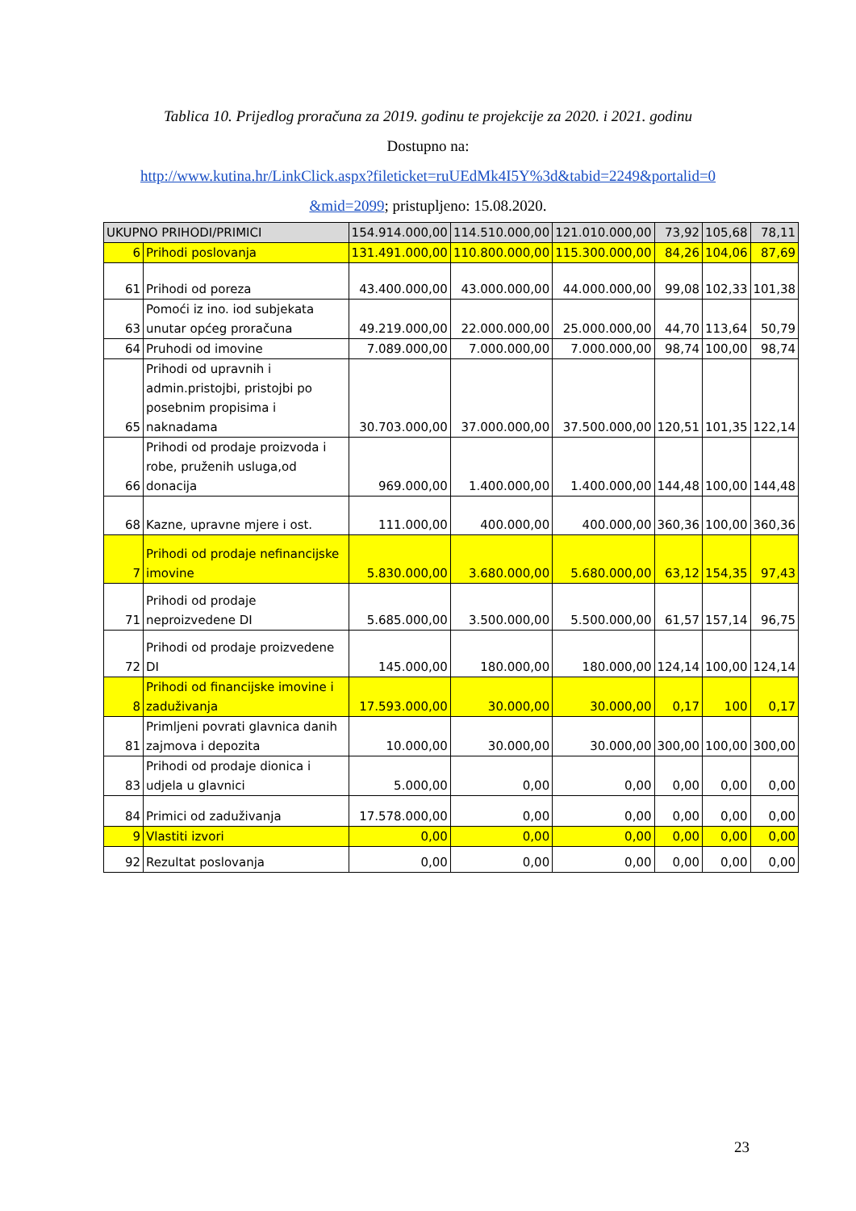Tablica 10. Prijedlog proračuna za 2019. godinu te projekcije za 2020. i 2021. godinu
Dostupno na:
http://www.kutina.hr/LinkClick.aspx?fileticket=ruUEdMk4I5Y%3d&tabid=2249&portalid=0
&mid=2099; pristupljeno: 15.08.2020.
| UKUPNO PRIHODI/PRIMICI | | 154.914.000,00 | 114.510.000,00 | 121.010.000,00 | 73,92 | 105,68 | 78,11 |
| 6 | Prihodi poslovanja | 131.491.000,00 | 110.800.000,00 | 115.300.000,00 | 84,26 | 104,06 | 87,69 |
| 61 | Prihodi od poreza | 43.400.000,00 | 43.000.000,00 | 44.000.000,00 | 99,08 | 102,33 | 101,38 |
| 63 | Pomoći iz ino. iod subjekata unutar općeg proračuna | 49.219.000,00 | 22.000.000,00 | 25.000.000,00 | 44,70 | 113,64 | 50,79 |
| 64 | Pruhodi od imovine | 7.089.000,00 | 7.000.000,00 | 7.000.000,00 | 98,74 | 100,00 | 98,74 |
| 65 | Prihodi od upravnih i admin.pristojbi, pristojbi po posebnim propisima i naknadama | 30.703.000,00 | 37.000.000,00 | 37.500.000,00 | 120,51 | 101,35 | 122,14 |
| 66 | Prihodi od prodaje proizvoda i robe, pruženih usluga,od donacija | 969.000,00 | 1.400.000,00 | 1.400.000,00 | 144,48 | 100,00 | 144,48 |
| 68 | Kazne, upravne mjere i ost. | 111.000,00 | 400.000,00 | 400.000,00 | 360,36 | 100,00 | 360,36 |
| 7 | Prihodi od prodaje nefinancijske imovine | 5.830.000,00 | 3.680.000,00 | 5.680.000,00 | 63,12 | 154,35 | 97,43 |
| 71 | Prihodi od prodaje neproizvedene DI | 5.685.000,00 | 3.500.000,00 | 5.500.000,00 | 61,57 | 157,14 | 96,75 |
| 72 | Prihodi od prodaje proizvedene DI | 145.000,00 | 180.000,00 | 180.000,00 | 124,14 | 100,00 | 124,14 |
| 8 | Prihodi od financijske imovine i zaduživanja | 17.593.000,00 | 30.000,00 | 30.000,00 | 0,17 | 100 | 0,17 |
| 81 | Primljeni povrati glavnica danih zajmova i depozita | 10.000,00 | 30.000,00 | 30.000,00 | 300,00 | 100,00 | 300,00 |
| 83 | Prihodi od prodaje dionica i udjela u glavnici | 5.000,00 | 0,00 | 0,00 | 0,00 | 0,00 | 0,00 |
| 84 | Primici od zaduživanja | 17.578.000,00 | 0,00 | 0,00 | 0,00 | 0,00 | 0,00 |
| 9 | Vlastiti izvori | 0,00 | 0,00 | 0,00 | 0,00 | 0,00 | 0,00 |
| 92 | Rezultat poslovanja | 0,00 | 0,00 | 0,00 | 0,00 | 0,00 | 0,00 |
23